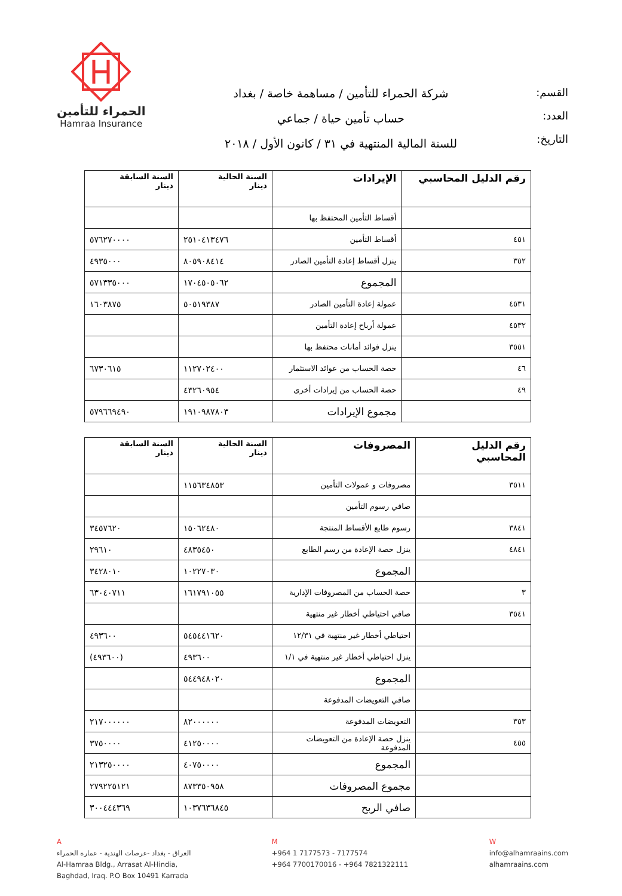القسم:
العدد:
التاريخ:
شركة الحمراء للتأمين / مساهمة خاصة / بغداد
حساب تأمين حياة / جماعي
للسنة المالية المنتهية في ٣١ / كانون الأول / ٢٠١٨
الحمراء للتأمين
Hamraa Insurance
| رقم الدليل المحاسبي | الإيرادات | السنة الحالية دينار | السنة السابقة دينار |
| --- | --- | --- | --- |
| | أقساط التأمين المحتفظ بها | | |
| ٤٥١ | أقساط التأمين | ٢٥١٠٤١٣٤٧٦ | ٥٧٦٢٧٠٠٠٠ |
| ٣٥٢ | ينزل أقساط إعادة التأمين الصادر | ٨٠٥٩٠٨٤١٤ | ٤٩٣٥٠٠٠ |
| | المجموع | ١٧٠٤٥٠٥٠٦٢ | ٥٧١٣٣٥٠٠٠ |
| ٤٥٣١ | عمولة إعادة التأمين الصادر | ٥٠٥١٩٣٨٧ | ١٦٠٣٨٧٥ |
| ٤٥٣٢ | عمولة أرباح إعادة التأمين | | |
| ٣٥٥١ | ينزل فوائد أمانات محتفظ بها | | |
| ٤٦ | حصة الحساب من عوائد الاستثمار | ١١٢٧٠٢٤٠٠ | ٦٧٣٠٦١٥ |
| ٤٩ | حصة الحساب من إيرادات أخرى | ٤٣٢٦٠٩٥٤ | |
| | مجموع الإيرادات | ١٩١٠٩٨٧٨٠٣ | ٥٧٩٦٦٩٤٩٠ |
| رقم الدليل المحاسبي | المصروفات | السنة الحالية دينار | السنة السابقة دينار |
| --- | --- | --- | --- |
| ٣٥١١ | مصروفات و عمولات التأمين | ١١٥٦٣٤٨٥٣ | |
| | صافي رسوم التأمين | | |
| ٣٨٤١ | رسوم طابع الأقساط المنتجة | ١٥٠٦٢٤٨٠ | ٣٤٥٧٦٢٠ |
| ٤٨٤١ | ينزل حصة الإعادة من رسم الطابع | ٤٨٣٥٤٥٠ | ٢٩٦١٠ |
| | المجموع | ١٠٢٢٧٠٣٠ | ٣٤٢٨٠١٠ |
| ٣ | حصة الحساب من المصروفات الإدارية | ١٦١٧٩١٠٥٥ | ٦٣٠٤٠٧١١ |
| ٣٥٤١ | صافي احتياطي أخطار غير منتهية | | |
| | احتياطي أخطار غير منتهية في ١٢/٣١ | ٥٤٥٤٤١٦٢٠ | ٤٩٣٦٠٠ |
| | ينزل احتياطي أخطار غير منتهية في ١/١ | ٤٩٣٦٠٠ | (٤٩٣٦٠٠) |
| | المجموع | ٥٤٤٩٤٨٠٢٠ | |
| | صافي التعويضات المدفوعة | | |
| ٣٥٣ | التعويضات المدفوعة | ٨٢٠٠٠٠٠٠ | ٢١٧٠٠٠٠٠٠ |
| ٤٥٥ | ينزل حصة الإعادة من التعويضات المدفوعة | ٤١٢٥٠٠٠٠ | ٣٧٥٠٠٠٠ |
| | المجموع | ٤٠٧٥٠٠٠٠ | ٢١٣٢٥٠٠٠٠ |
| | مجموع المصروفات | ٨٧٣٣٥٠٩٥٨ | ٢٧٩٢٢٥١٢١ |
| | صافي الربح | ١٠٣٧٦٣٦٨٤٥ | ٣٠٠٤٤٤٣٦٩ |
A
العراق - بغداد -عرصات الهندية - عمارة الحمراء
Al-Hamraa Bldg., Arrasat Al-Hindia,
Baghdad, Iraq. P.O Box 10491 Karrada
M
+964 1 7177573 - 7177574
+964 7700170016 - +964 7821322111
W
info@alhamraains.com
alhamraains.com